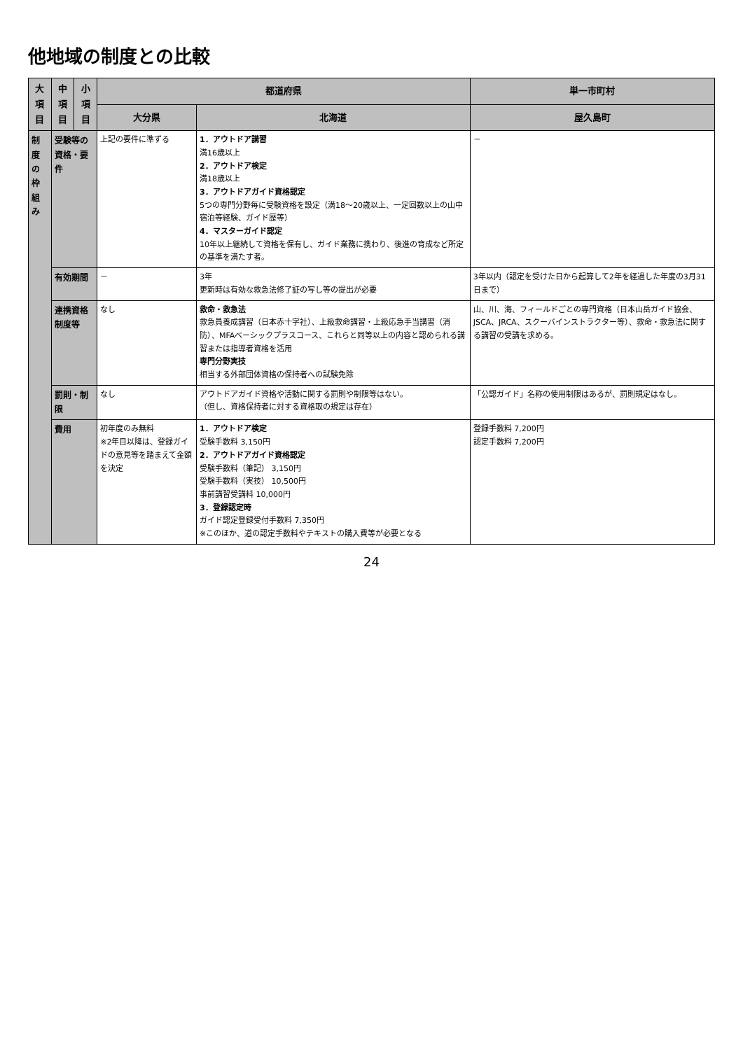他地域の制度との比較
| 大項目 | 中項目 | 小項目 | 都道府県 | | 単一市町村 |
| --- | --- | --- | --- | --- | --- |
| | | | 大分県 | 北海道 | 屋久島町 |
| 制度の 枠組み | 受験等の 資格・要件 | | 上記の要件に準ずる | 1．アウトドア講習 満16歳以上 2．アウトドア検定 満18歳以上 3．アウトドアガイド資格認定 5つの専門分野毎に受験資格を設定（満18～20歳以上、一定回数以上の山中宿泊等経験、ガイド歴等） 4．マスターガイド認定 10年以上継続して資格を保有し、ガイド業務に携わり、後進の育成など所定の基準を満たす者。 | － |
| | 有効期間 | | － | 3年 更新時は有効な救急法修了証の写し等の提出が必要 | 3年以内（認定を受けた日から起算して2年を経過した年度の3月31日まで） |
| | 連携資格制度等 | | なし | 救命・救急法 救急員養成講習（日本赤十字社）、上級救命講習・上級応急手当講習（消防）、MFAベーシックプラスコース、これらと同等以上の内容と認められる講習または指導者資格を活用 専門分野実技 相当する外部団体資格の保持者への試験免除 | 山、川、海、フィールドごとの専門資格（日本山岳ガイド協会、JSCA、JRCA、スクーバインストラクター等）、救命・救急法に関する講習の受講を求める。 |
| | 罰則・制限 | | なし | アウトドアガイド資格や活動に関する罰則や制限等はない。 （但し、資格保持者に対する資格取の規定は存在） | 「公認ガイド」名称の使用制限はあるが、罰則規定はなし。 |
| | 費用 | | 初年度のみ無料 ※2年目以降は、登録ガイドの意見等を踏まえて金額を決定 | 1．アウトドア検定 受験手数料 3,150円 2．アウトドアガイド資格認定 受験手数料（筆記） 3,150円 受験手数料（実技） 10,500円 事前講習受講料 10,000円 3．登録認定時 ガイド認定登録受付手数料 7,350円 ※このほか、道の認定手数料やテキストの購入費等が必要となる | 登録手数料 7,200円 認定手数料 7,200円 |
24